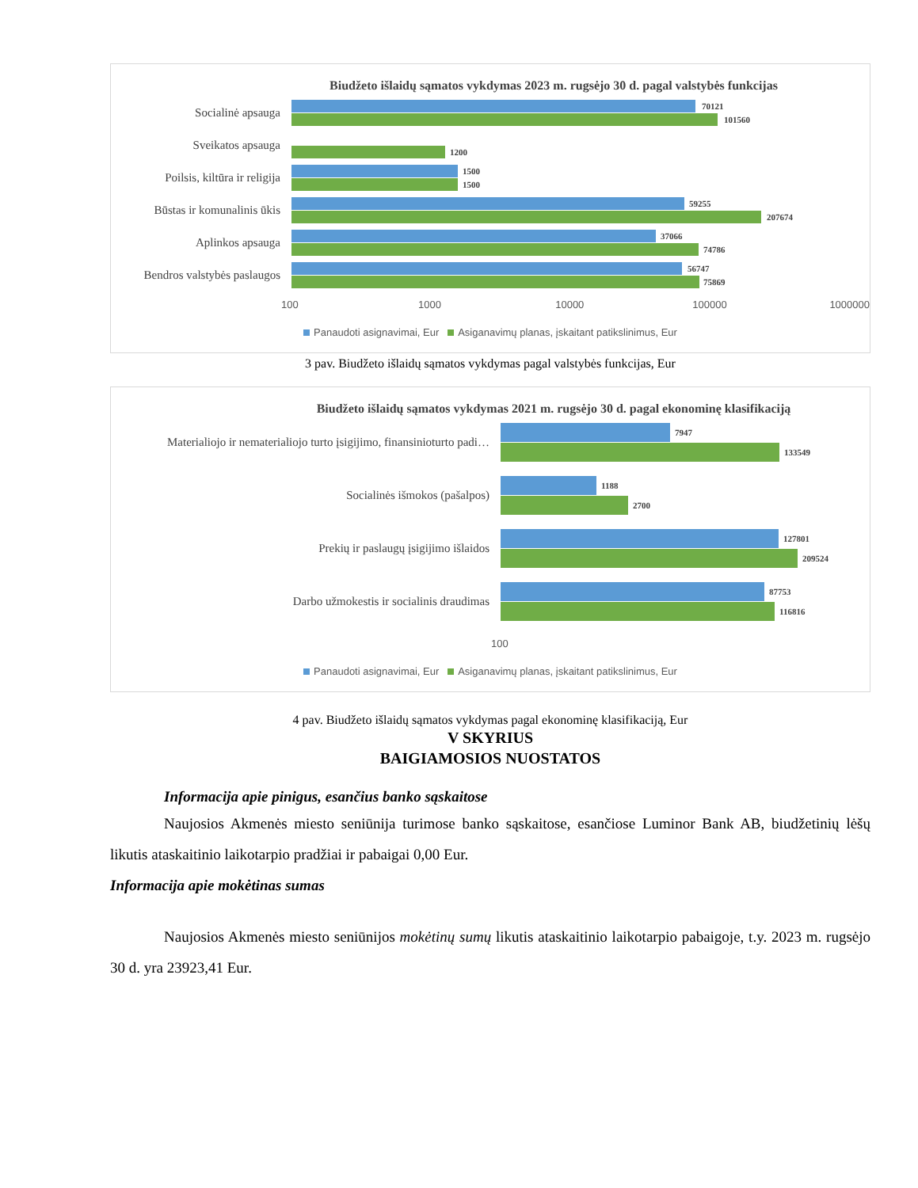Biudžeto išlaidų sąmatos vykdymas 2023 m. rugsėjo 30 d. pagal valstybės funkcijas
Socialinė apsauga
70121
101560
Sveikatos apsauga
1200
Poilsis, kiltūra ir religija
1500
1500
Būstas ir komunalinis ūkis
59255
207674
Aplinkos apsauga
37066
74786
Bendros valstybės paslaugos
56747
75869
100 1000 10000 100000 1000000
Panaudoti asignavimai, Eur Asiganavimų planas, įskaitant patikslinimus, Eur
3 pav. Biudžeto išlaidų sąmatos vykdymas pagal valstybės funkcijas, Eur
Biudžeto išlaidų sąmatos vykdymas 2021 m. rugsėjo 30 d. pagal ekonominę klasifikaciją
Materialiojo ir nematerialiojo turto įsigijimo, finansinioturto padi…
7947
133549
Socialinės išmokos (pašalpos)
1188
2700
Prekių ir paslaugų įsigijimo išlaidos
127801
209524
Darbo užmokestis ir socialinis draudimas
87753
116816
100
Panaudoti asignavimai, Eur Asiganavimų planas, įskaitant patikslinimus, Eur
4 pav. Biudžeto išlaidų sąmatos vykdymas pagal ekonominę klasifikaciją, Eur
V SKYRIUS
BAIGIAMOSIOS NUOSTATOS
Informacija apie pinigus, esančius banko sąskaitose
Naujosios Akmenės miesto seniūnija turimose banko sąskaitose, esančiose Luminor Bank AB, biudžetinių lėšų likutis ataskaitinio laikotarpio pradžiai ir pabaigai 0,00 Eur.
Informacija apie mokėtinas sumas
Naujosios Akmenės miesto seniūnijos mokėtinų sumų likutis ataskaitinio laikotarpio pabaigoje, t.y. 2023 m. rugsėjo 30 d. yra 23923,41 Eur.